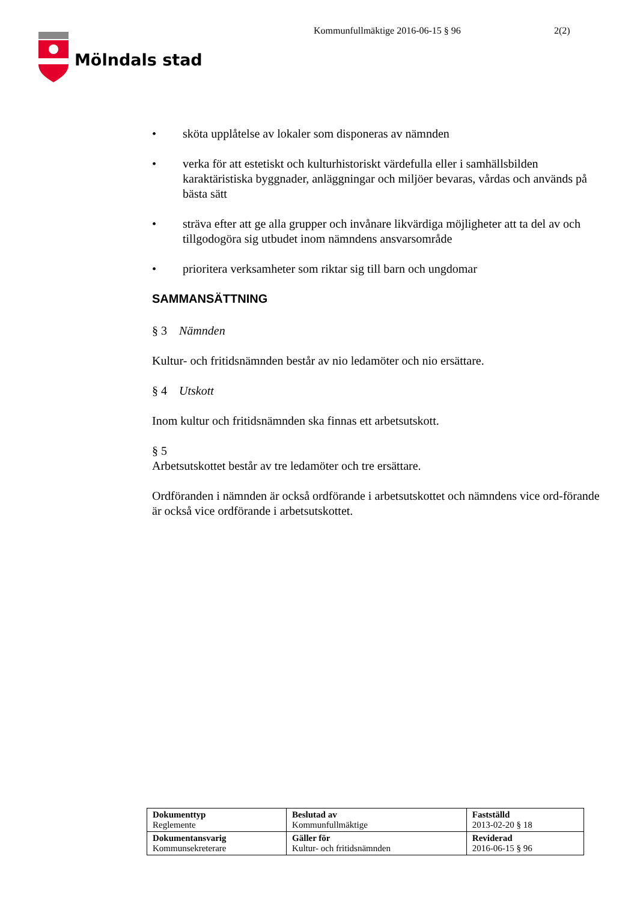Mölndals stad
Kommunfullmäktige 2016-06-15 § 96 2(2)
• sköta upplåtelse av lokaler som disponeras av nämnden
• verka för att estetiskt och kulturhistoriskt värdefulla eller i samhällsbilden karaktäristiska byggnader, anläggningar och miljöer bevaras, vårdas och används på bästa sätt
• sträva efter att ge alla grupper och invånare likvärdiga möjligheter att ta del av och tillgodogöra sig utbudet inom nämndens ansvarsområde
• prioritera verksamheter som riktar sig till barn och ungdomar
SAMMANSÄTTNING
§ 3 Nämnden
Kultur- och fritidsnämnden består av nio ledamöter och nio ersättare.
§ 4 Utskott
Inom kultur och fritidsnämnden ska finnas ett arbetsutskott.
§ 5
Arbetsutskottet består av tre ledamöter och tre ersättare.
Ordföranden i nämnden är också ordförande i arbetsutskottet och nämndens vice ord-förande är också vice ordförande i arbetsutskottet.
| Dokumenttyp Reglemente | Beslutad av Kommunfullmäktige | Fastställd 2013-02-20 § 18 |
| Dokumentansvarig Kommunsekreterare | Gäller för Kultur- och fritidsnämnden | Reviderad 2016-06-15 § 96 |